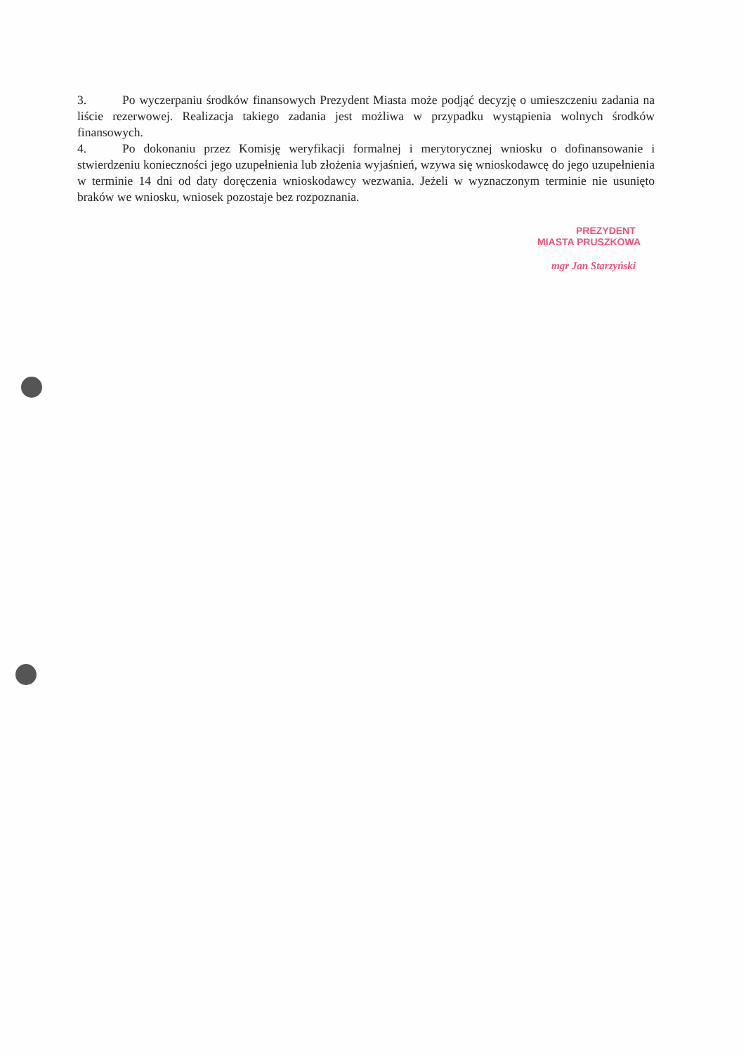3. Po wyczerpaniu środków finansowych Prezydent Miasta może podjąć decyzję o umieszczeniu zadania na liście rezerwowej. Realizacja takiego zadania jest możliwa w przypadku wystąpienia wolnych środków finansowych.
4. Po dokonaniu przez Komisję weryfikacji formalnej i merytorycznej wniosku o dofinansowanie i stwierdzeniu konieczności jego uzupełnienia lub złożenia wyjaśnień, wzywa się wnioskodawcę do jego uzupełnienia w terminie 14 dni od daty doręczenia wnioskodawcy wezwania. Jeżeli w wyznaczonym terminie nie usunięto braków we wniosku, wniosek pozostaje bez rozpoznania.
PREZYDENT
MIASTA PRUSZKOWA
mgr Jan Starzyński